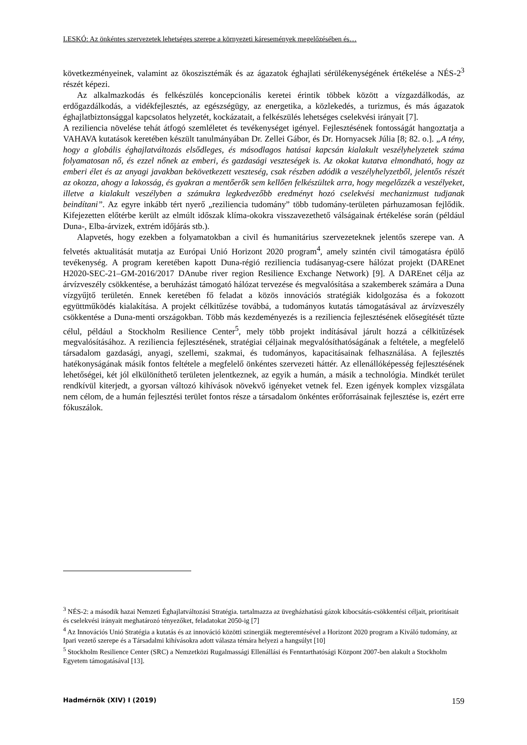LESKÓ: Az önkéntes szervezetek lehetséges szerepe a környezeti káresemények megelőzésében és…
következményeinek, valamint az ökoszisztémák és az ágazatok éghajlati sérülékenységének értékelése a NÉS-2<sup>3</sup> részét képezi.
Az alkalmazkodás és felkészülés koncepcionális keretei érintik többek között a vízgazdálkodás, az erdőgazdálkodás, a vidékfejlesztés, az egészségügy, az energetika, a közlekedés, a turizmus, és más ágazatok éghajlatbiztonsággal kapcsolatos helyzetét, kockázatait, a felkészülés lehetséges cselekvési irányait [7].
A reziliencia növelése tehát átfogó szemléletet és tevékenységet igényel. Fejlesztésének fontosságát hangoztatja a VAHAVA kutatások keretében készült tanulmányában Dr. Zellei Gábor, és Dr. Hornyacsek Júlia [8; 82. o.]. „A tény, hogy a globális éghajlatváltozás elsődleges, és másodlagos hatásai kapcsán kialakult veszélyhelyzetek száma folyamatosan nő, és ezzel nőnek az emberi, és gazdasági veszteségek is. Az okokat kutatva elmondható, hogy az emberi élet és az anyagi javakban bekövetkezett veszteség, csak részben adódik a veszélyhelyzetből, jelentős részét az okozza, ahogy a lakosság, és gyakran a mentőerők sem kellően felkészültek arra, hogy megelőzzék a veszélyeket, illetve a kialakult veszélyben a számukra legkedvezőbb eredményt hozó cselekvési mechanizmust tudjanak beindítani”. Az egyre inkább tért nyerő „reziliencia tudomány” több tudomány-területen párhuzamosan fejlődik. Kifejezetten előtérbe került az elmúlt időszak klíma-okokra visszavezethető válságainak értékelése során (például Duna-, Elba-árvizek, extrém időjárás stb.).
Alapvetés, hogy ezekben a folyamatokban a civil és humanitárius szervezeteknek jelentős szerepe van. A felvetés aktualitását mutatja az Európai Unió Horizont 2020 program<sup>4</sup>, amely szintén civil támogatásra épülő tevékenység. A program keretében kapott Duna-régió reziliencia tudásanyag-csere hálózat projekt (DAREnet H2020-SEC-21–GM-2016/2017 DAnube river region Resilience Exchange Network) [9]. A DAREnet célja az árvízveszély csökkentése, a beruházást támogató hálózat tervezése és megvalósítása a szakemberek számára a Duna vízgyűjtő területén. Ennek keretében fő feladat a közös innovációs stratégiák kidolgozása és a fokozott együttműködés kialakítása. A projekt célkitűzése továbbá, a tudományos kutatás támogatásával az árvízveszély csökkentése a Duna-menti országokban. Több más kezdeményezés is a reziliencia fejlesztésének elősegítését tűzte célul, például a Stockholm Resilience Center<sup>5</sup>, mely több projekt indításával járult hozzá a célkitűzések megvalósításához. A reziliencia fejlesztésének, stratégiai céljainak megvalósíthatóságának a feltétele, a megfelelő társadalom gazdasági, anyagi, szellemi, szakmai, és tudományos, kapacitásainak felhasználása. A fejlesztés hatékonyságának másik fontos feltétele a megfelelő önkéntes szervezeti háttér. Az ellenállóképesség fejlesztésének lehetőségei, két jól elkülöníthető területen jelentkeznek, az egyik a humán, a másik a technológia. Mindkét terület rendkívül kiterjedt, a gyorsan változó kihívások növekvő igényeket vetnek fel. Ezen igények komplex vizsgálata nem célom, de a humán fejlesztési terület fontos része a társadalom önkéntes erőforrásainak fejlesztése is, ezért erre fókuszálok.
<sup>3</sup> NÉS-2: a második hazai Nemzeti Éghajlatváltozási Stratégia. tartalmazza az üvegházhatású gázok kibocsátás-csökkentési céljait, prioritásait és cselekvési irányait meghatározó tényezőket, feladatokat 2050-ig [7]
<sup>4</sup> Az Innovációs Unió Stratégia a kutatás és az innováció közötti szinergiák megteremtésével a Horizont 2020 program a Kiváló tudomány, az Ipari vezető szerepe és a Társadalmi kihívásokra adott válasza témára helyezi a hangsúlyt [10]
<sup>5</sup> Stockholm Resilience Center (SRC) a Nemzetközi Rugalmassági Ellenállási és Fenntarthatósági Központ 2007-ben alakult a Stockholm Egyetem támogatásával [13].
Hadmérnök (XIV) I (2019) 159